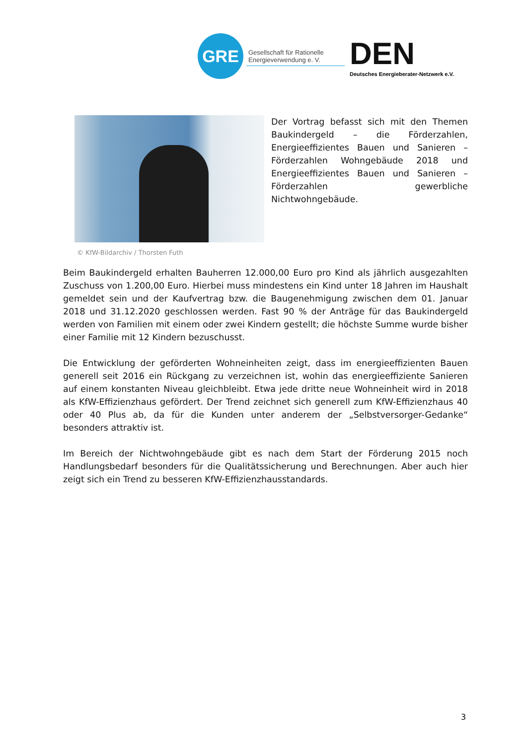GRE
Gesellschaft für Rationelle Energieverwendung e. V.
DEN
Deutsches Energieberater-Netzwerk e.V.
Der Vortrag befasst sich mit den Themen Baukindergeld – die Förderzahlen, Energieeffizientes Bauen und Sanieren – Förderzahlen Wohngebäude 2018 und Energieeffizientes Bauen und Sanieren – Förderzahlen gewerbliche Nichtwohngebäude.
© KfW-Bildarchiv / Thorsten Futh
Beim Baukindergeld erhalten Bauherren 12.000,00 Euro pro Kind als jährlich ausgezahlten Zuschuss von 1.200,00 Euro. Hierbei muss mindestens ein Kind unter 18 Jahren im Haushalt gemeldet sein und der Kaufvertrag bzw. die Baugenehmigung zwischen dem 01. Januar 2018 und 31.12.2020 geschlossen werden. Fast 90 % der Anträge für das Baukindergeld werden von Familien mit einem oder zwei Kindern gestellt; die höchste Summe wurde bisher einer Familie mit 12 Kindern bezuschusst.
Die Entwicklung der geförderten Wohneinheiten zeigt, dass im energieeffizienten Bauen generell seit 2016 ein Rückgang zu verzeichnen ist, wohin das energieeffiziente Sanieren auf einem konstanten Niveau gleichbleibt. Etwa jede dritte neue Wohneinheit wird in 2018 als KfW-Effizienzhaus gefördert. Der Trend zeichnet sich generell zum KfW-Effizienzhaus 40 oder 40 Plus ab, da für die Kunden unter anderem der „Selbstversorger-Gedanke“ besonders attraktiv ist.
Im Bereich der Nichtwohngebäude gibt es nach dem Start der Förderung 2015 noch Handlungsbedarf besonders für die Qualitätssicherung und Berechnungen. Aber auch hier zeigt sich ein Trend zu besseren KfW-Effizienzhausstandards.
3